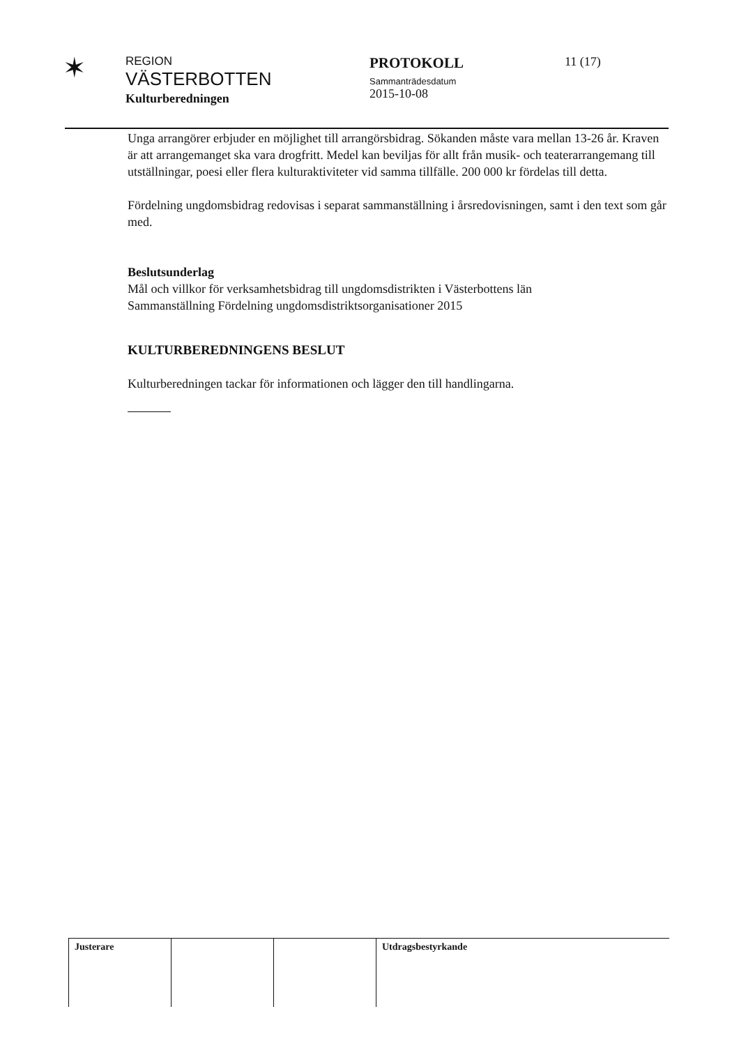✶
REGION
VÄSTERBOTTEN
Kulturberedningen
PROTOKOLL
Sammanträdesdatum
2015-10-08
11 (17)
Unga arrangörer erbjuder en möjlighet till arrangörsbidrag. Sökanden måste vara mellan 13-26 år. Kraven är att arrangemanget ska vara drogfritt. Medel kan beviljas för allt från musik- och teaterarrangemang till utställningar, poesi eller flera kulturaktiviteter vid samma tillfälle. 200 000 kr fördelas till detta.
Fördelning ungdomsbidrag redovisas i separat sammanställning i årsredovisningen, samt i den text som går med.
Beslutsunderlag
Mål och villkor för verksamhetsbidrag till ungdomsdistrikten i Västerbottens län
Sammanställning Fördelning ungdomsdistriktsorganisationer 2015
KULTURBEREDNINGENS BESLUT
Kulturberedningen tackar för informationen och lägger den till handlingarna.
| Justerare | | | Utdragsbestyrkande |